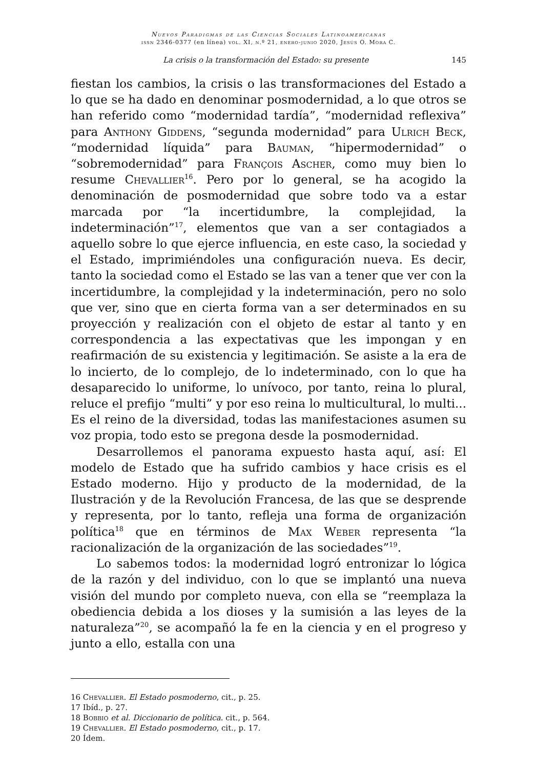Nuevos Paradigmas de las Ciencias Sociales Latinoamericanas
issn 2346-0377 (en línea) vol. XI, n.º 21, enero-junio 2020, Jesús O. Mora C.
La crisis o la transformación del Estado: su presente 145
fiestan los cambios, la crisis o las transformaciones del Estado a lo que se ha dado en denominar posmodernidad, a lo que otros se han referido como “modernidad tardía”, “modernidad reflexiva” para Anthony Giddens, “segunda modernidad” para Ulrich Beck, “modernidad líquida” para Bauman, “hipermodernidad” o “sobremodernidad” para François Ascher, como muy bien lo resume Chevallier<sup>16</sup>. Pero por lo general, se ha acogido la denominación de posmodernidad que sobre todo va a estar marcada por “la incertidumbre, la complejidad, la indeterminación”<sup>17</sup>, elementos que van a ser contagiados a aquello sobre lo que ejerce influencia, en este caso, la sociedad y el Estado, imprimiéndoles una configuración nueva. Es decir, tanto la sociedad como el Estado se las van a tener que ver con la incertidumbre, la complejidad y la indeterminación, pero no solo que ver, sino que en cierta forma van a ser determinados en su proyección y realización con el objeto de estar al tanto y en correspondencia a las expectativas que les impongan y en reafirmación de su existencia y legitimación. Se asiste a la era de lo incierto, de lo complejo, de lo indeterminado, con lo que ha desaparecido lo uniforme, lo unívoco, por tanto, reina lo plural, reluce el prefijo “multi” y por eso reina lo multicultural, lo multi... Es el reino de la diversidad, todas las manifestaciones asumen su voz propia, todo esto se pregona desde la posmodernidad.
Desarrollemos el panorama expuesto hasta aquí, así: El modelo de Estado que ha sufrido cambios y hace crisis es el Estado moderno. Hijo y producto de la modernidad, de la Ilustración y de la Revolución Francesa, de las que se desprende y representa, por lo tanto, refleja una forma de organización política<sup>18</sup> que en términos de Max Weber representa “la racionalización de la organización de las sociedades”<sup>19</sup>.
Lo sabemos todos: la modernidad logró entronizar lo lógica de la razón y del individuo, con lo que se implantó una nueva visión del mundo por completo nueva, con ella se “reemplaza la obediencia debida a los dioses y la sumisión a las leyes de la naturaleza”<sup>20</sup>, se acompañó la fe en la ciencia y en el progreso y junto a ello, estalla con una
16 Chevallier. El Estado posmoderno, cit., p. 25.
17 Ibíd., p. 27.
18 Bobbio et al. Diccionario de política. cit., p. 564.
19 Chevallier. El Estado posmoderno, cit., p. 17.
20 Ídem.